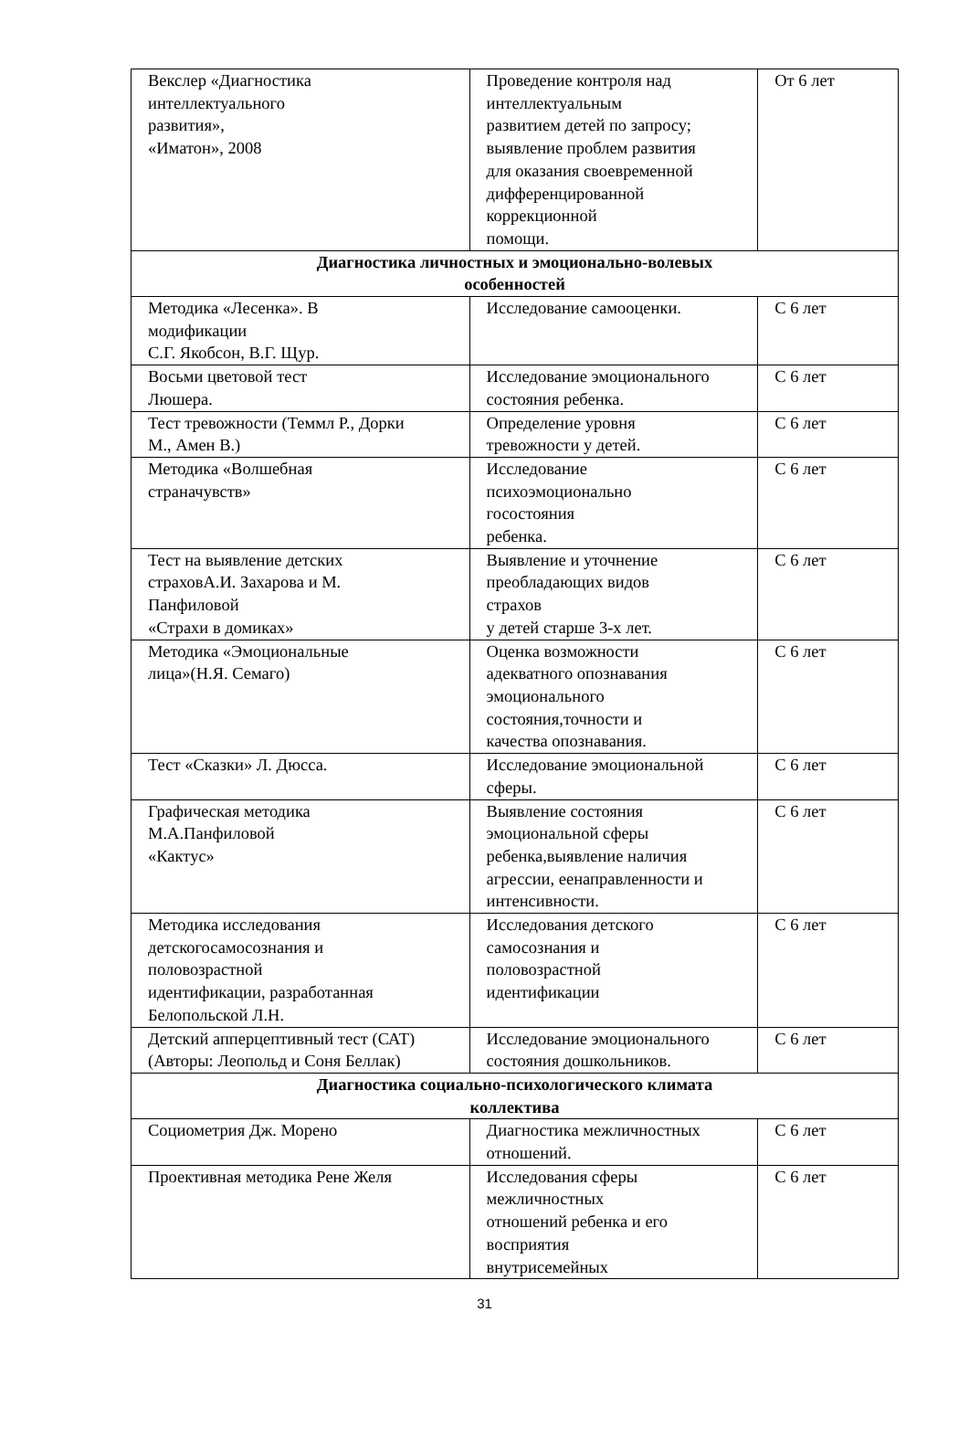| Векслер «Диагностика интеллектуального развития», «Иматон», 2008 | Проведение контроля над интеллектуальным развитием детей по запросу; выявление проблем развития для оказания своевременной дифференцированной коррекционной помощи. | От 6 лет |
| Диагностика личностных и эмоционально-волевых особенностей | | |
| Методика «Лесенка». В модификации С.Г. Якобсон, В.Г. Щур. | Исследование самооценки. | С 6 лет |
| Восьми цветовой тест Люшера. | Исследование эмоционального состояния ребенка. | С 6 лет |
| Тест тревожности (Теммл Р., Дорки М., Амен В.) | Определение уровня тревожности у детей. | С 6 лет |
| Методика «Волшебная страначувств» | Исследование психоэмоционально госостояния ребенка. | С 6 лет |
| Тест на выявление детских страховА.И. Захарова и М. Панфиловой «Страхи в домиках» | Выявление и уточнение преобладающих видов страхов у детей старше 3-х лет. | С 6 лет |
| Методика «Эмоциональные лица»(Н.Я. Семаго) | Оценка возможности адекватного опознавания эмоционального состояния,точности и качества опознавания. | С 6 лет |
| Тест «Сказки» Л. Дюсса. | Исследование эмоциональной сферы. | С 6 лет |
| Графическая методика М.А.Панфиловой «Кактус» | Выявление состояния эмоциональной сферы ребенка,выявление наличия агрессии, еенаправленности и интенсивности. | С 6 лет |
| Методика исследования детскогосамосознания и половозрастной идентификации, разработанная Белопольской Л.Н. | Исследования детского самосознания и половозрастной идентификации | С 6 лет |
| Детский апперцептивный тест (САТ) (Авторы: Леопольд и Соня Беллак) | Исследование эмоционального состояния дошкольников. | С 6 лет |
| Диагностика социально-психологического климата коллектива | | |
| Социометрия Дж. Морено | Диагностика межличностных отношений. | С 6 лет |
| Проективная методика Рене Желя | Исследования сферы межличностных отношений ребенка и его восприятия внутрисемейных | С 6 лет |
31